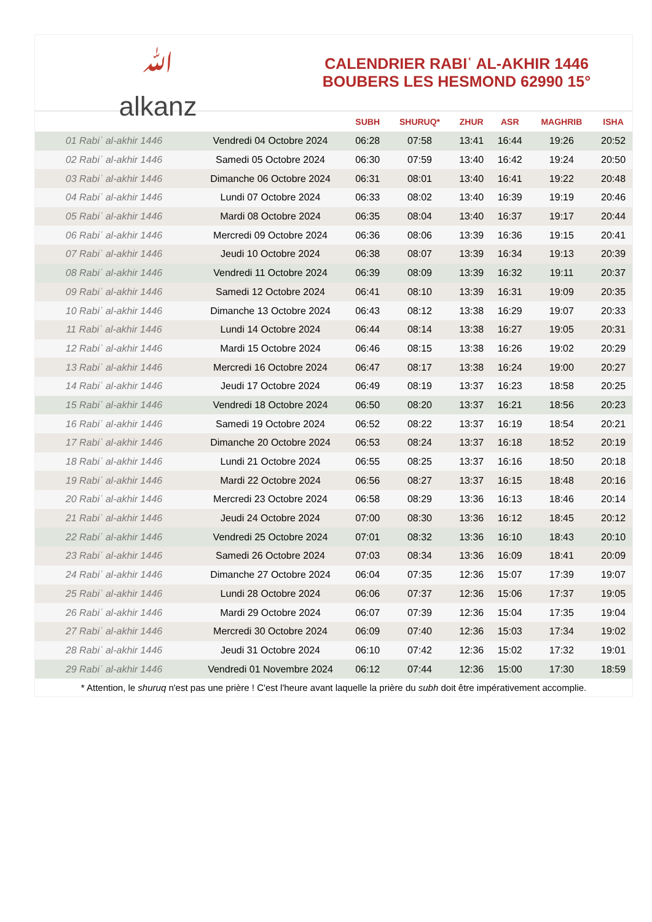ﷲ
alkanz
CALENDRIER RABIʿ AL-AKHIR 1446
BOUBERS LES HESMOND 62990 15°
| | | SUBH | SHURUQ* | ZHUR | ASR | MAGHRIB | ISHA |
| --- | --- | --- | --- | --- | --- | --- | --- |
| 01 Rabiʿ al-akhir 1446 | Vendredi 04 Octobre 2024 | 06:28 | 07:58 | 13:41 | 16:44 | 19:26 | 20:52 |
| 02 Rabiʿ al-akhir 1446 | Samedi 05 Octobre 2024 | 06:30 | 07:59 | 13:40 | 16:42 | 19:24 | 20:50 |
| 03 Rabiʿ al-akhir 1446 | Dimanche 06 Octobre 2024 | 06:31 | 08:01 | 13:40 | 16:41 | 19:22 | 20:48 |
| 04 Rabiʿ al-akhir 1446 | Lundi 07 Octobre 2024 | 06:33 | 08:02 | 13:40 | 16:39 | 19:19 | 20:46 |
| 05 Rabiʿ al-akhir 1446 | Mardi 08 Octobre 2024 | 06:35 | 08:04 | 13:40 | 16:37 | 19:17 | 20:44 |
| 06 Rabiʿ al-akhir 1446 | Mercredi 09 Octobre 2024 | 06:36 | 08:06 | 13:39 | 16:36 | 19:15 | 20:41 |
| 07 Rabiʿ al-akhir 1446 | Jeudi 10 Octobre 2024 | 06:38 | 08:07 | 13:39 | 16:34 | 19:13 | 20:39 |
| 08 Rabiʿ al-akhir 1446 | Vendredi 11 Octobre 2024 | 06:39 | 08:09 | 13:39 | 16:32 | 19:11 | 20:37 |
| 09 Rabiʿ al-akhir 1446 | Samedi 12 Octobre 2024 | 06:41 | 08:10 | 13:39 | 16:31 | 19:09 | 20:35 |
| 10 Rabiʿ al-akhir 1446 | Dimanche 13 Octobre 2024 | 06:43 | 08:12 | 13:38 | 16:29 | 19:07 | 20:33 |
| 11 Rabiʿ al-akhir 1446 | Lundi 14 Octobre 2024 | 06:44 | 08:14 | 13:38 | 16:27 | 19:05 | 20:31 |
| 12 Rabiʿ al-akhir 1446 | Mardi 15 Octobre 2024 | 06:46 | 08:15 | 13:38 | 16:26 | 19:02 | 20:29 |
| 13 Rabiʿ al-akhir 1446 | Mercredi 16 Octobre 2024 | 06:47 | 08:17 | 13:38 | 16:24 | 19:00 | 20:27 |
| 14 Rabiʿ al-akhir 1446 | Jeudi 17 Octobre 2024 | 06:49 | 08:19 | 13:37 | 16:23 | 18:58 | 20:25 |
| 15 Rabiʿ al-akhir 1446 | Vendredi 18 Octobre 2024 | 06:50 | 08:20 | 13:37 | 16:21 | 18:56 | 20:23 |
| 16 Rabiʿ al-akhir 1446 | Samedi 19 Octobre 2024 | 06:52 | 08:22 | 13:37 | 16:19 | 18:54 | 20:21 |
| 17 Rabiʿ al-akhir 1446 | Dimanche 20 Octobre 2024 | 06:53 | 08:24 | 13:37 | 16:18 | 18:52 | 20:19 |
| 18 Rabiʿ al-akhir 1446 | Lundi 21 Octobre 2024 | 06:55 | 08:25 | 13:37 | 16:16 | 18:50 | 20:18 |
| 19 Rabiʿ al-akhir 1446 | Mardi 22 Octobre 2024 | 06:56 | 08:27 | 13:37 | 16:15 | 18:48 | 20:16 |
| 20 Rabiʿ al-akhir 1446 | Mercredi 23 Octobre 2024 | 06:58 | 08:29 | 13:36 | 16:13 | 18:46 | 20:14 |
| 21 Rabiʿ al-akhir 1446 | Jeudi 24 Octobre 2024 | 07:00 | 08:30 | 13:36 | 16:12 | 18:45 | 20:12 |
| 22 Rabiʿ al-akhir 1446 | Vendredi 25 Octobre 2024 | 07:01 | 08:32 | 13:36 | 16:10 | 18:43 | 20:10 |
| 23 Rabiʿ al-akhir 1446 | Samedi 26 Octobre 2024 | 07:03 | 08:34 | 13:36 | 16:09 | 18:41 | 20:09 |
| 24 Rabiʿ al-akhir 1446 | Dimanche 27 Octobre 2024 | 06:04 | 07:35 | 12:36 | 15:07 | 17:39 | 19:07 |
| 25 Rabiʿ al-akhir 1446 | Lundi 28 Octobre 2024 | 06:06 | 07:37 | 12:36 | 15:06 | 17:37 | 19:05 |
| 26 Rabiʿ al-akhir 1446 | Mardi 29 Octobre 2024 | 06:07 | 07:39 | 12:36 | 15:04 | 17:35 | 19:04 |
| 27 Rabiʿ al-akhir 1446 | Mercredi 30 Octobre 2024 | 06:09 | 07:40 | 12:36 | 15:03 | 17:34 | 19:02 |
| 28 Rabiʿ al-akhir 1446 | Jeudi 31 Octobre 2024 | 06:10 | 07:42 | 12:36 | 15:02 | 17:32 | 19:01 |
| 29 Rabiʿ al-akhir 1446 | Vendredi 01 Novembre 2024 | 06:12 | 07:44 | 12:36 | 15:00 | 17:30 | 18:59 |
* Attention, le shuruq n'est pas une prière ! C'est l'heure avant laquelle la prière du subh doit être impérativement accomplie.